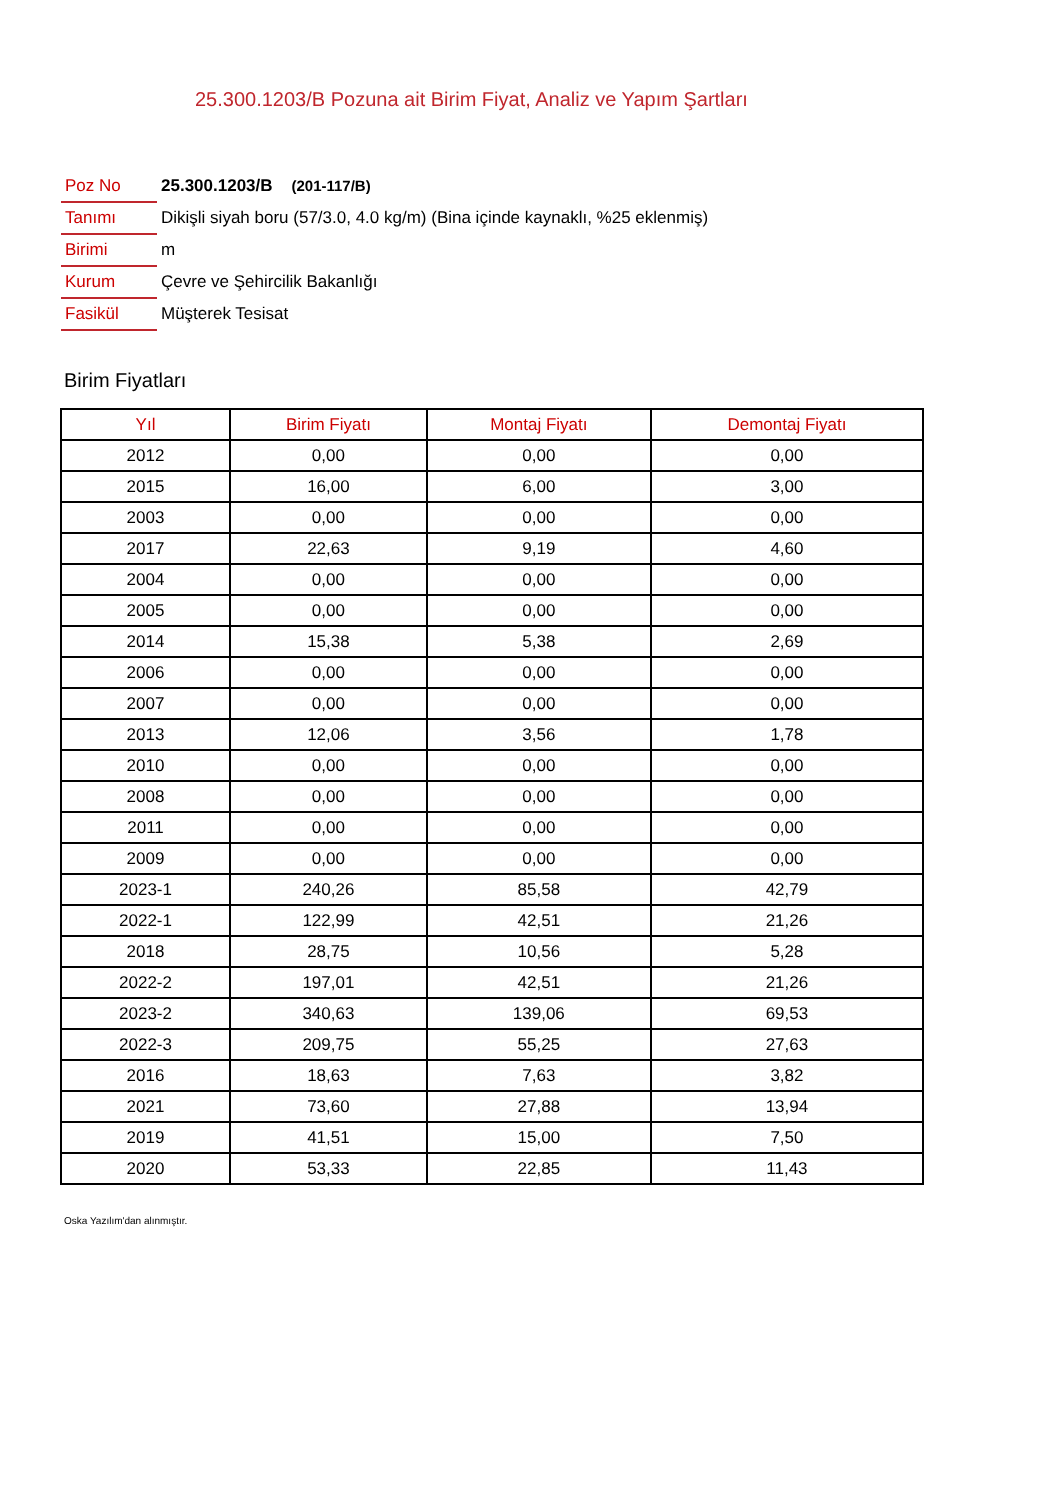25.300.1203/B Pozuna ait Birim Fiyat, Analiz ve Yapım Şartları
| Poz No | 25.300.1203/B (201-117/B) |
| Tanımı | Dikişli siyah boru (57/3.0, 4.0 kg/m) (Bina içinde kaynaklı, %25 eklenmiş) |
| Birimi | m |
| Kurum | Çevre ve Şehircilik Bakanlığı |
| Fasikül | Müşterek Tesisat |
Birim Fiyatları
| Yıl | Birim Fiyatı | Montaj Fiyatı | Demontaj Fiyatı |
| --- | --- | --- | --- |
| 2012 | 0,00 | 0,00 | 0,00 |
| 2015 | 16,00 | 6,00 | 3,00 |
| 2003 | 0,00 | 0,00 | 0,00 |
| 2017 | 22,63 | 9,19 | 4,60 |
| 2004 | 0,00 | 0,00 | 0,00 |
| 2005 | 0,00 | 0,00 | 0,00 |
| 2014 | 15,38 | 5,38 | 2,69 |
| 2006 | 0,00 | 0,00 | 0,00 |
| 2007 | 0,00 | 0,00 | 0,00 |
| 2013 | 12,06 | 3,56 | 1,78 |
| 2010 | 0,00 | 0,00 | 0,00 |
| 2008 | 0,00 | 0,00 | 0,00 |
| 2011 | 0,00 | 0,00 | 0,00 |
| 2009 | 0,00 | 0,00 | 0,00 |
| 2023-1 | 240,26 | 85,58 | 42,79 |
| 2022-1 | 122,99 | 42,51 | 21,26 |
| 2018 | 28,75 | 10,56 | 5,28 |
| 2022-2 | 197,01 | 42,51 | 21,26 |
| 2023-2 | 340,63 | 139,06 | 69,53 |
| 2022-3 | 209,75 | 55,25 | 27,63 |
| 2016 | 18,63 | 7,63 | 3,82 |
| 2021 | 73,60 | 27,88 | 13,94 |
| 2019 | 41,51 | 15,00 | 7,50 |
| 2020 | 53,33 | 22,85 | 11,43 |
Oska Yazılım'dan alınmıştır.